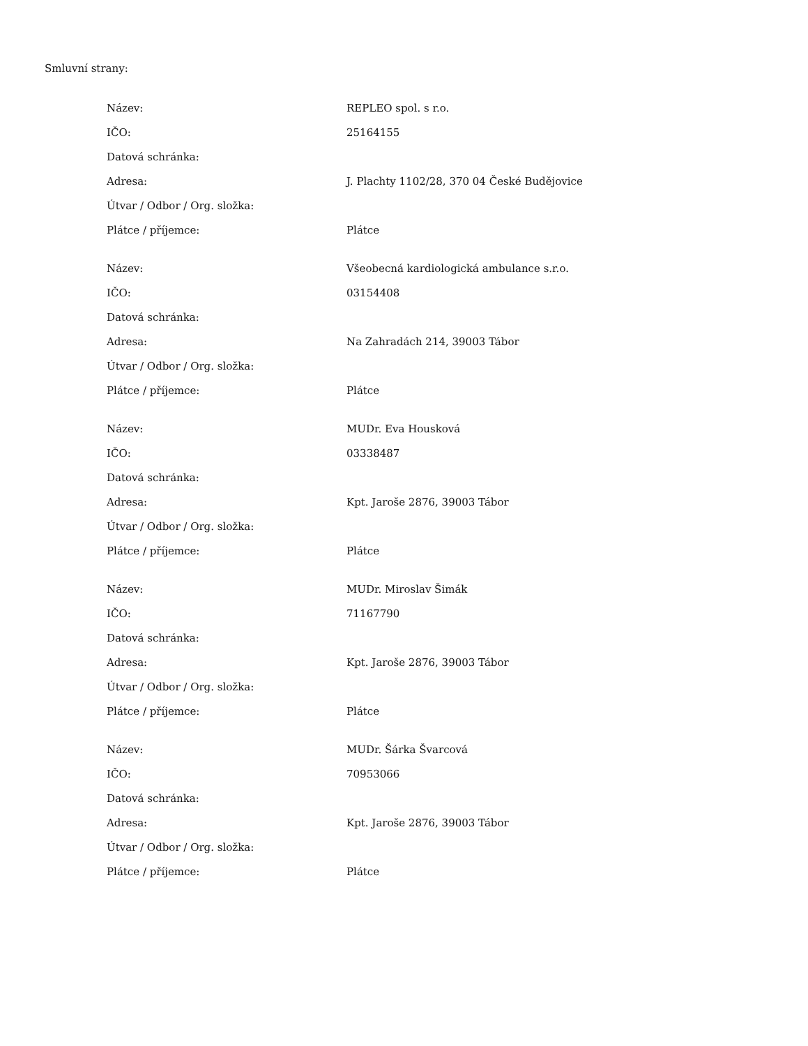Smluvní strany:
| Název: | REPLEO spol. s r.o. |
| IČO: | 25164155 |
| Datová schránka: | |
| Adresa: | J. Plachty 1102/28, 370 04 České Budějovice |
| Útvar / Odbor / Org. složka: | |
| Plátce / příjemce: | Plátce |
| Název: | Všeobecná kardiologická ambulance s.r.o. |
| IČO: | 03154408 |
| Datová schránka: | |
| Adresa: | Na Zahradách 214, 39003 Tábor |
| Útvar / Odbor / Org. složka: | |
| Plátce / příjemce: | Plátce |
| Název: | MUDr. Eva Housková |
| IČO: | 03338487 |
| Datová schránka: | |
| Adresa: | Kpt. Jaroše 2876, 39003 Tábor |
| Útvar / Odbor / Org. složka: | |
| Plátce / příjemce: | Plátce |
| Název: | MUDr. Miroslav Šimák |
| IČO: | 71167790 |
| Datová schránka: | |
| Adresa: | Kpt. Jaroše 2876, 39003 Tábor |
| Útvar / Odbor / Org. složka: | |
| Plátce / příjemce: | Plátce |
| Název: | MUDr. Šárka Švarcová |
| IČO: | 70953066 |
| Datová schránka: | |
| Adresa: | Kpt. Jaroše 2876, 39003 Tábor |
| Útvar / Odbor / Org. složka: | |
| Plátce / příjemce: | Plátce |